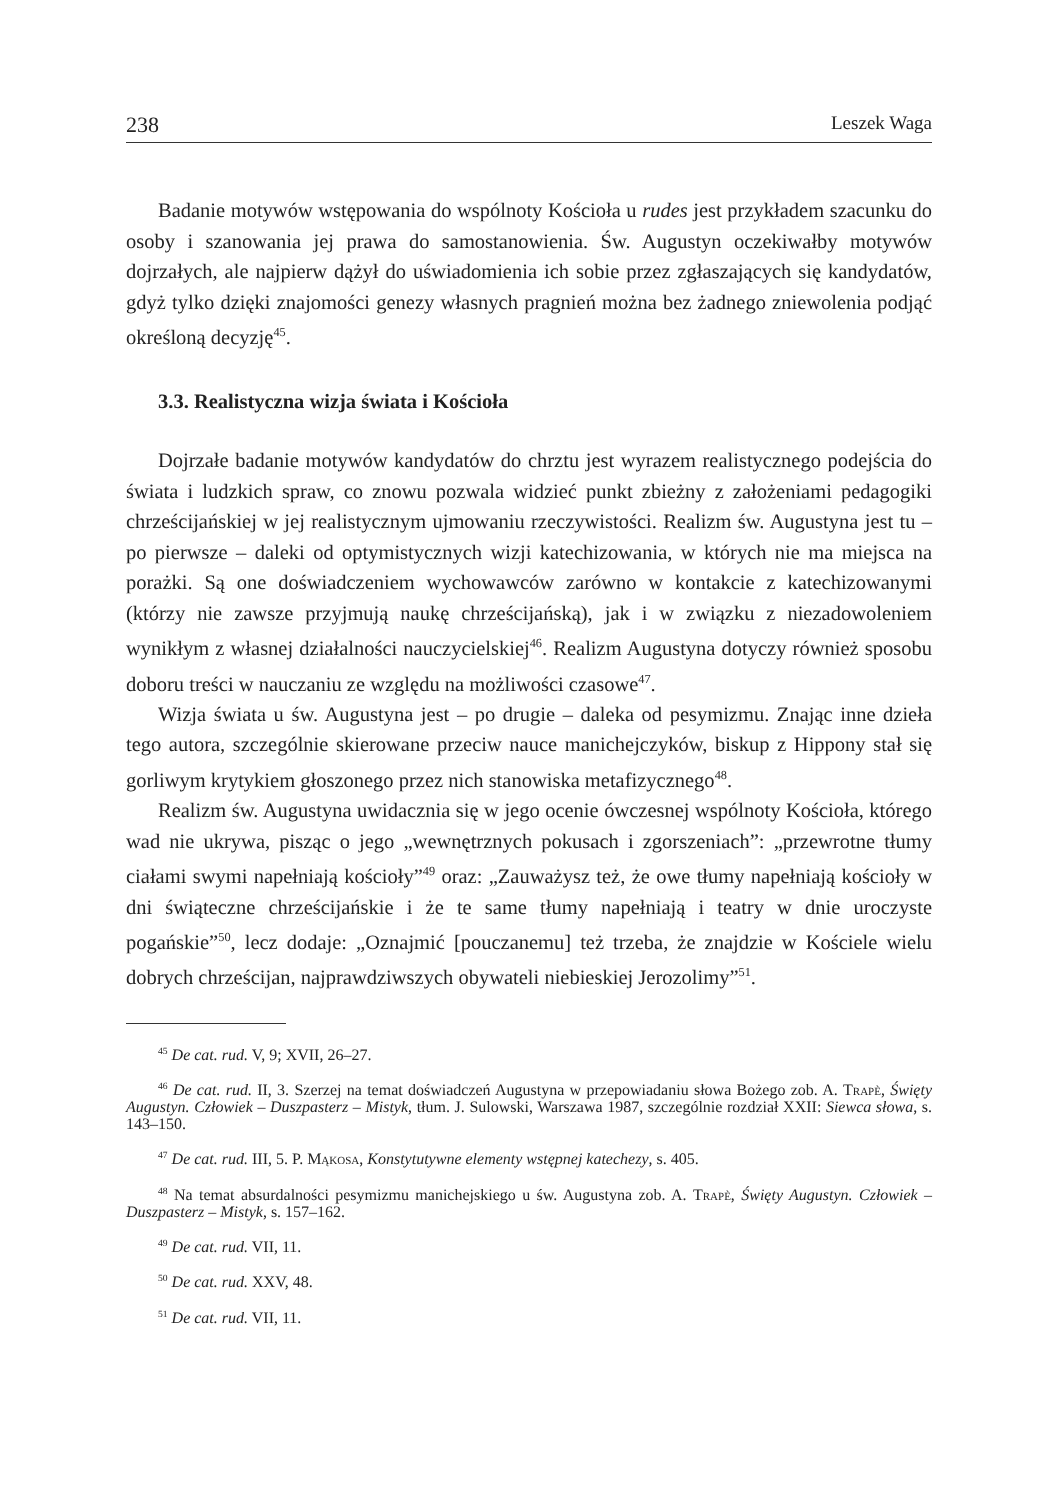238 Leszek Waga
Badanie motywów wstępowania do wspólnoty Kościoła u rudes jest przykładem szacunku do osoby i szanowania jej prawa do samostanowienia. Św. Augustyn oczekiwałby motywów dojrzałych, ale najpierw dążył do uświadomienia ich sobie przez zgłaszających się kandydatów, gdyż tylko dzięki znajomości genezy własnych pragnień można bez żadnego zniewolenia podjąć określoną decyzję<sup>45</sup>.
3.3. Realistyczna wizja świata i Kościoła
Dojrzałe badanie motywów kandydatów do chrztu jest wyrazem realistycznego podejścia do świata i ludzkich spraw, co znowu pozwala widzieć punkt zbieżny z założeniami pedagogiki chrześcijańskiej w jej realistycznym ujmowaniu rzeczywistości. Realizm św. Augustyna jest tu – po pierwsze – daleki od optymistycznych wizji katechizowania, w których nie ma miejsca na porażki. Są one doświadczeniem wychowawców zarówno w kontakcie z katechizowanymi (którzy nie zawsze przyjmują naukę chrześcijańską), jak i w związku z niezadowoleniem wynikłym z własnej działalności nauczycielskiej<sup>46</sup>. Realizm Augustyna dotyczy również sposobu doboru treści w nauczaniu ze względu na możliwości czasowe<sup>47</sup>.
Wizja świata u św. Augustyna jest – po drugie – daleka od pesymizmu. Znając inne dzieła tego autora, szczególnie skierowane przeciw nauce manichejczyków, biskup z Hippony stał się gorliwym krytykiem głoszonego przez nich stanowiska metafizycznego<sup>48</sup>.
Realizm św. Augustyna uwidacznia się w jego ocenie ówczesnej wspólnoty Kościoła, którego wad nie ukrywa, pisząc o jego „wewnętrznych pokusach i zgorszeniach”: „przewrotne tłumy ciałami swymi napełniają kościoły”<sup>49</sup> oraz: „Zauważysz też, że owe tłumy napełniają kościoły w dni świąteczne chrześcijańskie i że te same tłumy napełniają i teatry w dnie uroczyste pogańskie”<sup>50</sup>, lecz dodaje: „Oznajmić [pouczanemu] też trzeba, że znajdzie w Kościele wielu dobrych chrześcijan, najprawdziwszych obywateli niebieskiej Jerozolimy”<sup>51</sup>.
<sup>45</sup> De cat. rud. V, 9; XVII, 26–27.
<sup>46</sup> De cat. rud. II, 3. Szerzej na temat doświadczeń Augustyna w przepowiadaniu słowa Bożego zob. A. Trapè, Święty Augustyn. Człowiek – Duszpasterz – Mistyk, tłum. J. Sulowski, Warszawa 1987, szczególnie rozdział XXII: Siewca słowa, s. 143–150.
<sup>47</sup> De cat. rud. III, 5. P. Mąkosa, Konstytutywne elementy wstępnej katechezy, s. 405.
<sup>48</sup> Na temat absurdalności pesymizmu manichejskiego u św. Augustyna zob. A. Trapè, Święty Augustyn. Człowiek – Duszpasterz – Mistyk, s. 157–162.
<sup>49</sup> De cat. rud. VII, 11.
<sup>50</sup> De cat. rud. XXV, 48.
<sup>51</sup> De cat. rud. VII, 11.